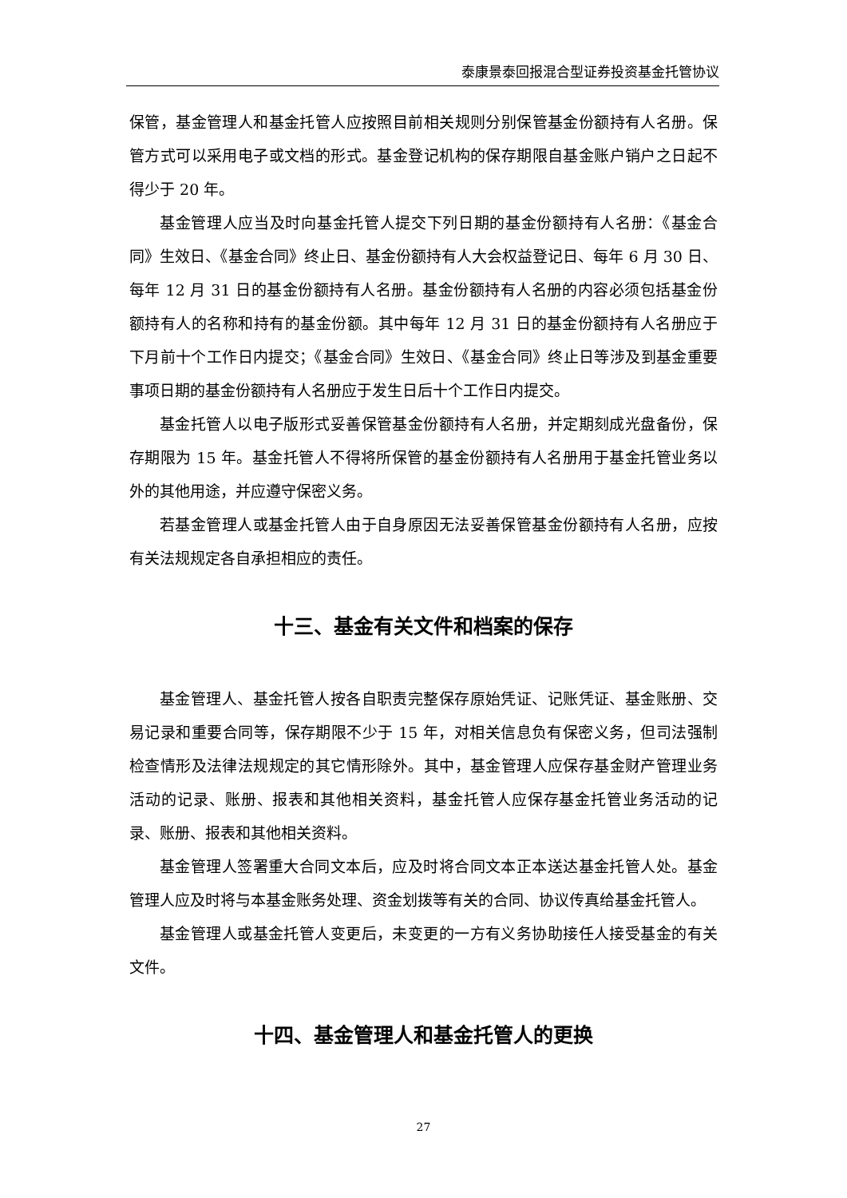泰康景泰回报混合型证券投资基金托管协议
保管，基金管理人和基金托管人应按照目前相关规则分别保管基金份额持有人名册。保管方式可以采用电子或文档的形式。基金登记机构的保存期限自基金账户销户之日起不得少于 20 年。
基金管理人应当及时向基金托管人提交下列日期的基金份额持有人名册：《基金合同》生效日、《基金合同》终止日、基金份额持有人大会权益登记日、每年 6 月 30 日、每年 12 月 31 日的基金份额持有人名册。基金份额持有人名册的内容必须包括基金份额持有人的名称和持有的基金份额。其中每年 12 月 31 日的基金份额持有人名册应于下月前十个工作日内提交；《基金合同》生效日、《基金合同》终止日等涉及到基金重要事项日期的基金份额持有人名册应于发生日后十个工作日内提交。
基金托管人以电子版形式妥善保管基金份额持有人名册，并定期刻成光盘备份，保存期限为 15 年。基金托管人不得将所保管的基金份额持有人名册用于基金托管业务以外的其他用途，并应遵守保密义务。
若基金管理人或基金托管人由于自身原因无法妥善保管基金份额持有人名册，应按有关法规规定各自承担相应的责任。
十三、基金有关文件和档案的保存
基金管理人、基金托管人按各自职责完整保存原始凭证、记账凭证、基金账册、交易记录和重要合同等，保存期限不少于 15 年，对相关信息负有保密义务，但司法强制检查情形及法律法规规定的其它情形除外。其中，基金管理人应保存基金财产管理业务活动的记录、账册、报表和其他相关资料，基金托管人应保存基金托管业务活动的记录、账册、报表和其他相关资料。
基金管理人签署重大合同文本后，应及时将合同文本正本送达基金托管人处。基金管理人应及时将与本基金账务处理、资金划拨等有关的合同、协议传真给基金托管人。
基金管理人或基金托管人变更后，未变更的一方有义务协助接任人接受基金的有关文件。
十四、基金管理人和基金托管人的更换
27